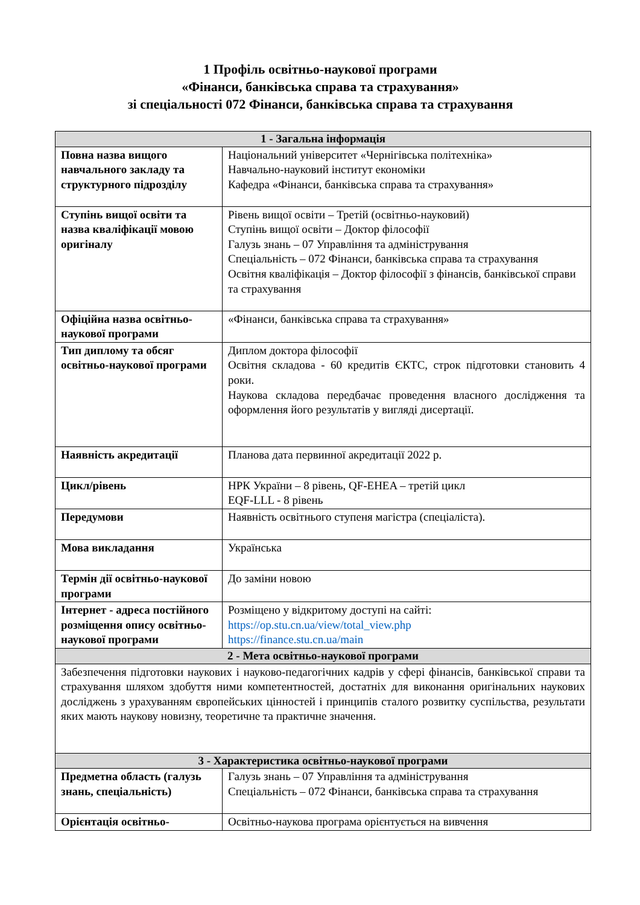1 Профіль освітньо-наукової програми
«Фінанси, банківська справа та страхування»
зі спеціальності 072 Фінанси, банківська справа та страхування
| 1 - Загальна інформація | |
| --- | --- |
| Повна назва вищого навчального закладу та структурного підрозділу | Національний університет «Чернігівська політехніка» Навчально-науковий інститут економіки Кафедра «Фінанси, банківська справа та страхування» |
| Ступінь вищої освіти та назва кваліфікації мовою оригіналу | Рівень вищої освіти – Третій (освітньо-науковий) Ступінь вищої освіти – Доктор філософії Галузь знань – 07 Управління та адміністрування Спеціальність – 072 Фінанси, банківська справа та страхування Освітня кваліфікація – Доктор філософії з фінансів, банківської справи та страхування |
| Офіційна назва освітньо-наукової програми | «Фінанси, банківська справа та страхування» |
| Тип диплому та обсяг освітньо-наукової програми | Диплом доктора філософії Освітня складова - 60 кредитів ЄКТС, строк підготовки становить 4 роки. Наукова складова передбачає проведення власного дослідження та оформлення його результатів у вигляді дисертації. |
| Наявність акредитації | Планова дата первинної акредитації 2022 р. |
| Цикл/рівень | НРК України – 8 рівень, QF-EHEA – третій цикл EQF-LLL - 8 рівень |
| Передумови | Наявність освітнього ступеня магістра (спеціаліста). |
| Мова викладання | Українська |
| Термін дії освітньо-наукової програми | До заміни новою |
| Інтернет - адреса постійного розміщення опису освітньо-наукової програми | Розміщено у відкритому доступі на сайті: https://op.stu.cn.ua/view/total_view.php https://finance.stu.cn.ua/main |
| 2 - Мета освітньо-наукової програми | |
| Забезпечення підготовки наукових і науково-педагогічних кадрів у сфері фінансів, банківської справи та страхування шляхом здобуття ними компетентностей, достатніх для виконання оригінальних наукових досліджень з урахуванням європейських цінностей і принципів сталого розвитку суспільства, результати яких мають наукову новизну, теоретичне та практичне значення. | |
| 3 - Характеристика освітньо-наукової програми | |
| Предметна область (галузь знань, спеціальність) | Галузь знань – 07 Управління та адміністрування Спеціальність – 072 Фінанси, банківська справа та страхування |
| Орієнтація освітньо- | Освітньо-наукова програма орієнтується на вивчення |